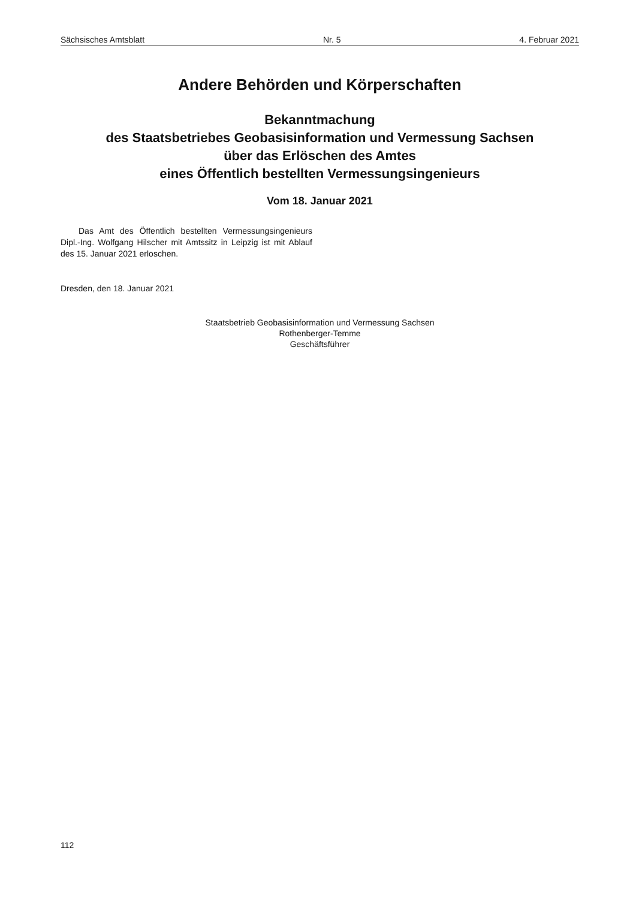Sächsisches Amtsblatt Nr. 5 4. Februar 2021
Andere Behörden und Körperschaften
Bekanntmachung
des Staatsbetriebes Geobasisinformation und Vermessung Sachsen
über das Erlöschen des Amtes
eines Öffentlich bestellten Vermessungsingenieurs
Vom 18. Januar 2021
Das Amt des Öffentlich bestellten Vermessungsingenieurs Dipl.-Ing. Wolfgang Hilscher mit Amtssitz in Leipzig ist mit Ablauf des 15. Januar 2021 erloschen.
Dresden, den 18. Januar 2021
Staatsbetrieb Geobasisinformation und Vermessung Sachsen
Rothenberger-Temme
Geschäftsführer
112